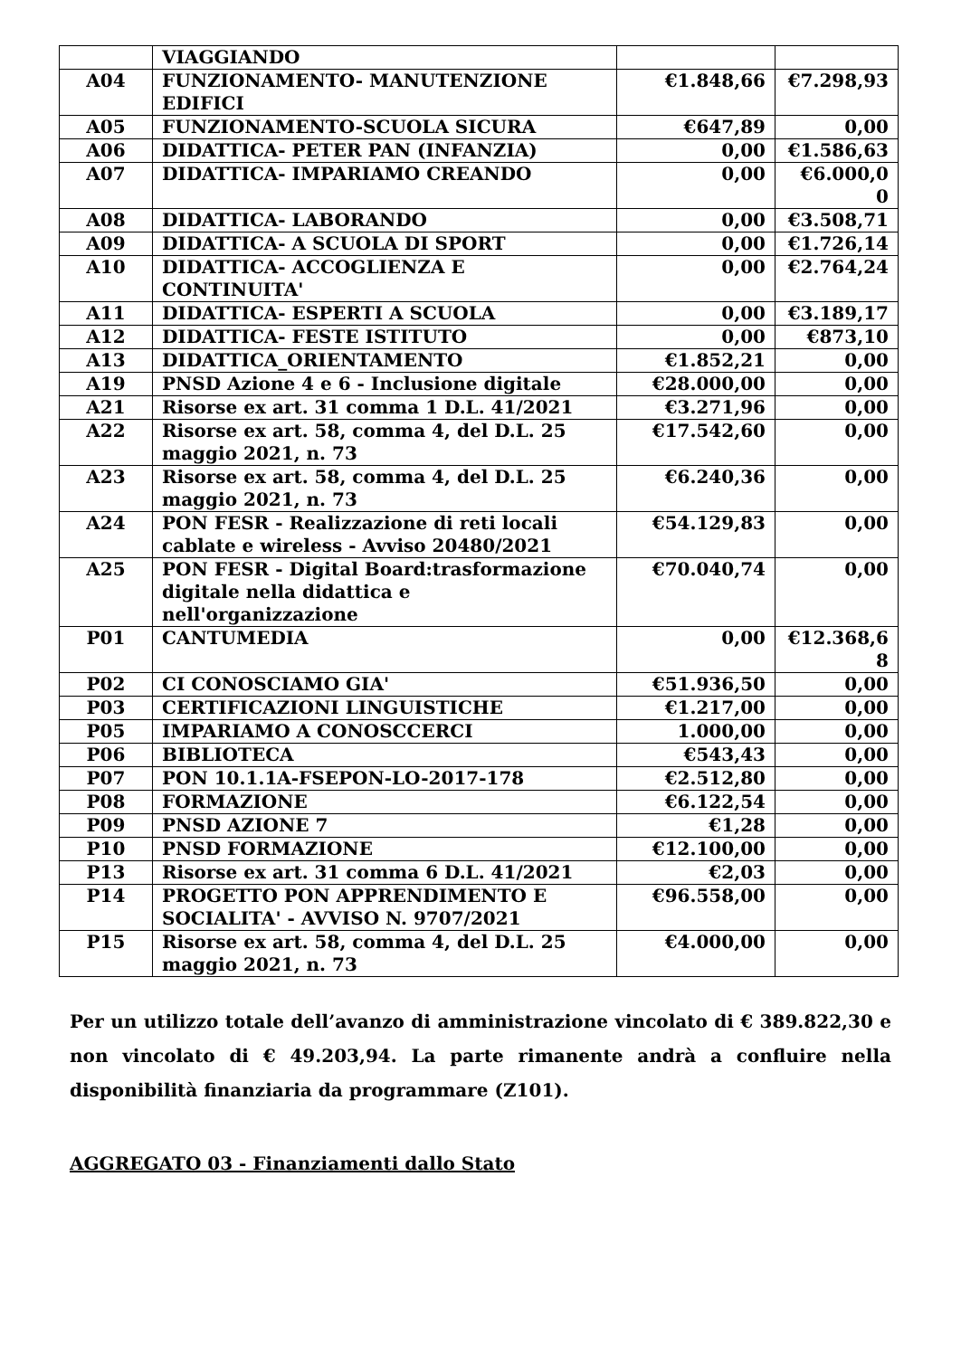| | VIAGGIANDO | | |
| A04 | FUNZIONAMENTO- MANUTENZIONE EDIFICI | €1.848,66 | €7.298,93 |
| A05 | FUNZIONAMENTO-SCUOLA SICURA | €647,89 | 0,00 |
| A06 | DIDATTICA- PETER PAN (INFANZIA) | 0,00 | €1.586,63 |
| A07 | DIDATTICA- IMPARIAMO CREANDO | 0,00 | €6.000,0 0 |
| A08 | DIDATTICA- LABORANDO | 0,00 | €3.508,71 |
| A09 | DIDATTICA- A SCUOLA DI SPORT | 0,00 | €1.726,14 |
| A10 | DIDATTICA- ACCOGLIENZA E CONTINUITA' | 0,00 | €2.764,24 |
| A11 | DIDATTICA- ESPERTI A SCUOLA | 0,00 | €3.189,17 |
| A12 | DIDATTICA- FESTE ISTITUTO | 0,00 | €873,10 |
| A13 | DIDATTICA_ORIENTAMENTO | €1.852,21 | 0,00 |
| A19 | PNSD Azione 4 e 6 - Inclusione digitale | €28.000,00 | 0,00 |
| A21 | Risorse ex art. 31 comma 1 D.L. 41/2021 | €3.271,96 | 0,00 |
| A22 | Risorse ex art. 58, comma 4, del D.L. 25 maggio 2021, n. 73 | €17.542,60 | 0,00 |
| A23 | Risorse ex art. 58, comma 4, del D.L. 25 maggio 2021, n. 73 | €6.240,36 | 0,00 |
| A24 | PON FESR - Realizzazione di reti locali cablate e wireless - Avviso 20480/2021 | €54.129,83 | 0,00 |
| A25 | PON FESR - Digital Board:trasformazione digitale nella didattica e nell'organizzazione | €70.040,74 | 0,00 |
| P01 | CANTUMEDIA | 0,00 | €12.368,6 8 |
| P02 | CI CONOSCIAMO GIA' | €51.936,50 | 0,00 |
| P03 | CERTIFICAZIONI LINGUISTICHE | €1.217,00 | 0,00 |
| P05 | IMPARIAMO A CONOSCCERCI | 1.000,00 | 0,00 |
| P06 | BIBLIOTECA | €543,43 | 0,00 |
| P07 | PON 10.1.1A-FSEPON-LO-2017-178 | €2.512,80 | 0,00 |
| P08 | FORMAZIONE | €6.122,54 | 0,00 |
| P09 | PNSD AZIONE 7 | €1,28 | 0,00 |
| P10 | PNSD FORMAZIONE | €12.100,00 | 0,00 |
| P13 | Risorse ex art. 31 comma 6 D.L. 41/2021 | €2,03 | 0,00 |
| P14 | PROGETTO PON APPRENDIMENTO E SOCIALITA' - AVVISO N. 9707/2021 | €96.558,00 | 0,00 |
| P15 | Risorse ex art. 58, comma 4, del D.L. 25 maggio 2021, n. 73 | €4.000,00 | 0,00 |
Per un utilizzo totale dell’avanzo di amministrazione vincolato di € 389.822,30 e non vincolato di € 49.203,94. La parte rimanente andrà a confluire nella disponibilità finanziaria da programmare (Z101).
AGGREGATO 03 - Finanziamenti dallo Stato